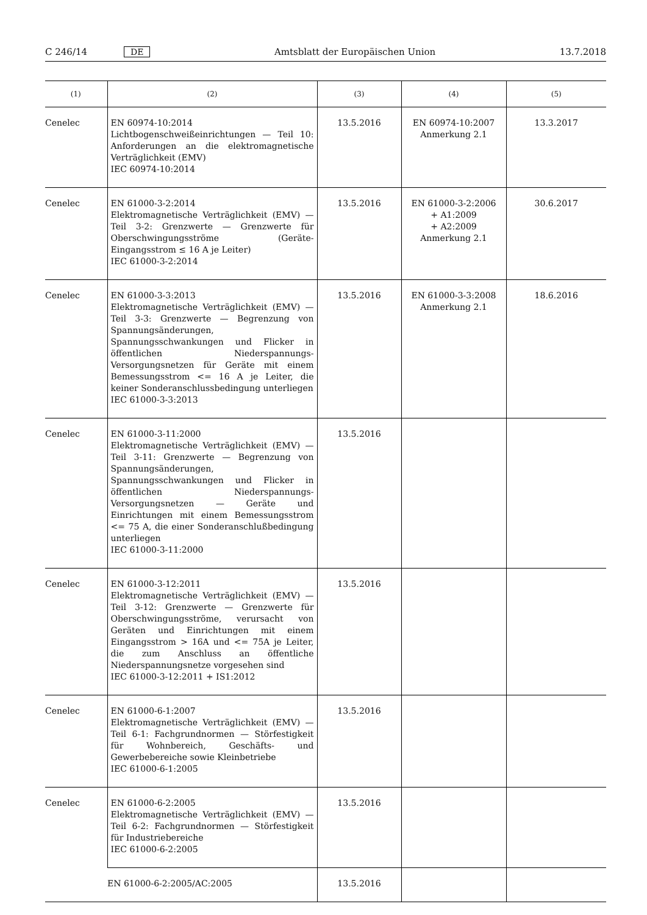C 246/14 DE Amtsblatt der Europäischen Union 13.7.2018
| (1) | (2) | (3) | (4) | (5) |
| --- | --- | --- | --- | --- |
| Cenelec | EN 60974-10:2014 Lichtbogenschweißeinrichtungen — Teil 10: Anforderungen an die elektromagnetische Verträglichkeit (EMV) IEC 60974-10:2014 | 13.5.2016 | EN 60974-10:2007 Anmerkung 2.1 | 13.3.2017 |
| Cenelec | EN 61000-3-2:2014 Elektromagnetische Verträglichkeit (EMV) — Teil 3-2: Grenzwerte — Grenzwerte für Oberschwingungsströme (Geräte-Eingangsstrom ≤ 16 A je Leiter) IEC 61000-3-2:2014 | 13.5.2016 | EN 61000-3-2:2006 + A1:2009 + A2:2009 Anmerkung 2.1 | 30.6.2017 |
| Cenelec | EN 61000-3-3:2013 Elektromagnetische Verträglichkeit (EMV) — Teil 3-3: Grenzwerte — Begrenzung von Spannungsänderungen, Spannungsschwankungen und Flicker in öffentlichen Niederspannungs-Versorgungsnetzen für Geräte mit einem Bemessungsstrom <= 16 A je Leiter, die keiner Sonderanschlussbedingung unterliegen IEC 61000-3-3:2013 | 13.5.2016 | EN 61000-3-3:2008 Anmerkung 2.1 | 18.6.2016 |
| Cenelec | EN 61000-3-11:2000 Elektromagnetische Verträglichkeit (EMV) — Teil 3-11: Grenzwerte — Begrenzung von Spannungsänderungen, Spannungsschwankungen und Flicker in öffentlichen Niederspannungs-Versorgungsnetzen — Geräte und Einrichtungen mit einem Bemessungsstrom <= 75 A, die einer Sonderanschlußbedingung unterliegen IEC 61000-3-11:2000 | 13.5.2016 | | |
| Cenelec | EN 61000-3-12:2011 Elektromagnetische Verträglichkeit (EMV) — Teil 3-12: Grenzwerte — Grenzwerte für Oberschwingungsströme, verursacht von Geräten und Einrichtungen mit einem Eingangsstrom > 16A und <= 75A je Leiter, die zum Anschluss an öffentliche Niederspannungsnetze vorgesehen sind IEC 61000-3-12:2011 + IS1:2012 | 13.5.2016 | | |
| Cenelec | EN 61000-6-1:2007 Elektromagnetische Verträglichkeit (EMV) — Teil 6-1: Fachgrundnormen — Störfestigkeit für Wohnbereich, Geschäfts- und Gewerbebereiche sowie Kleinbetriebe IEC 61000-6-1:2005 | 13.5.2016 | | |
| Cenelec | EN 61000-6-2:2005 Elektromagnetische Verträglichkeit (EMV) — Teil 6-2: Fachgrundnormen — Störfestigkeit für Industriebereiche IEC 61000-6-2:2005 | 13.5.2016 | | |
| | EN 61000-6-2:2005/AC:2005 | 13.5.2016 | | |